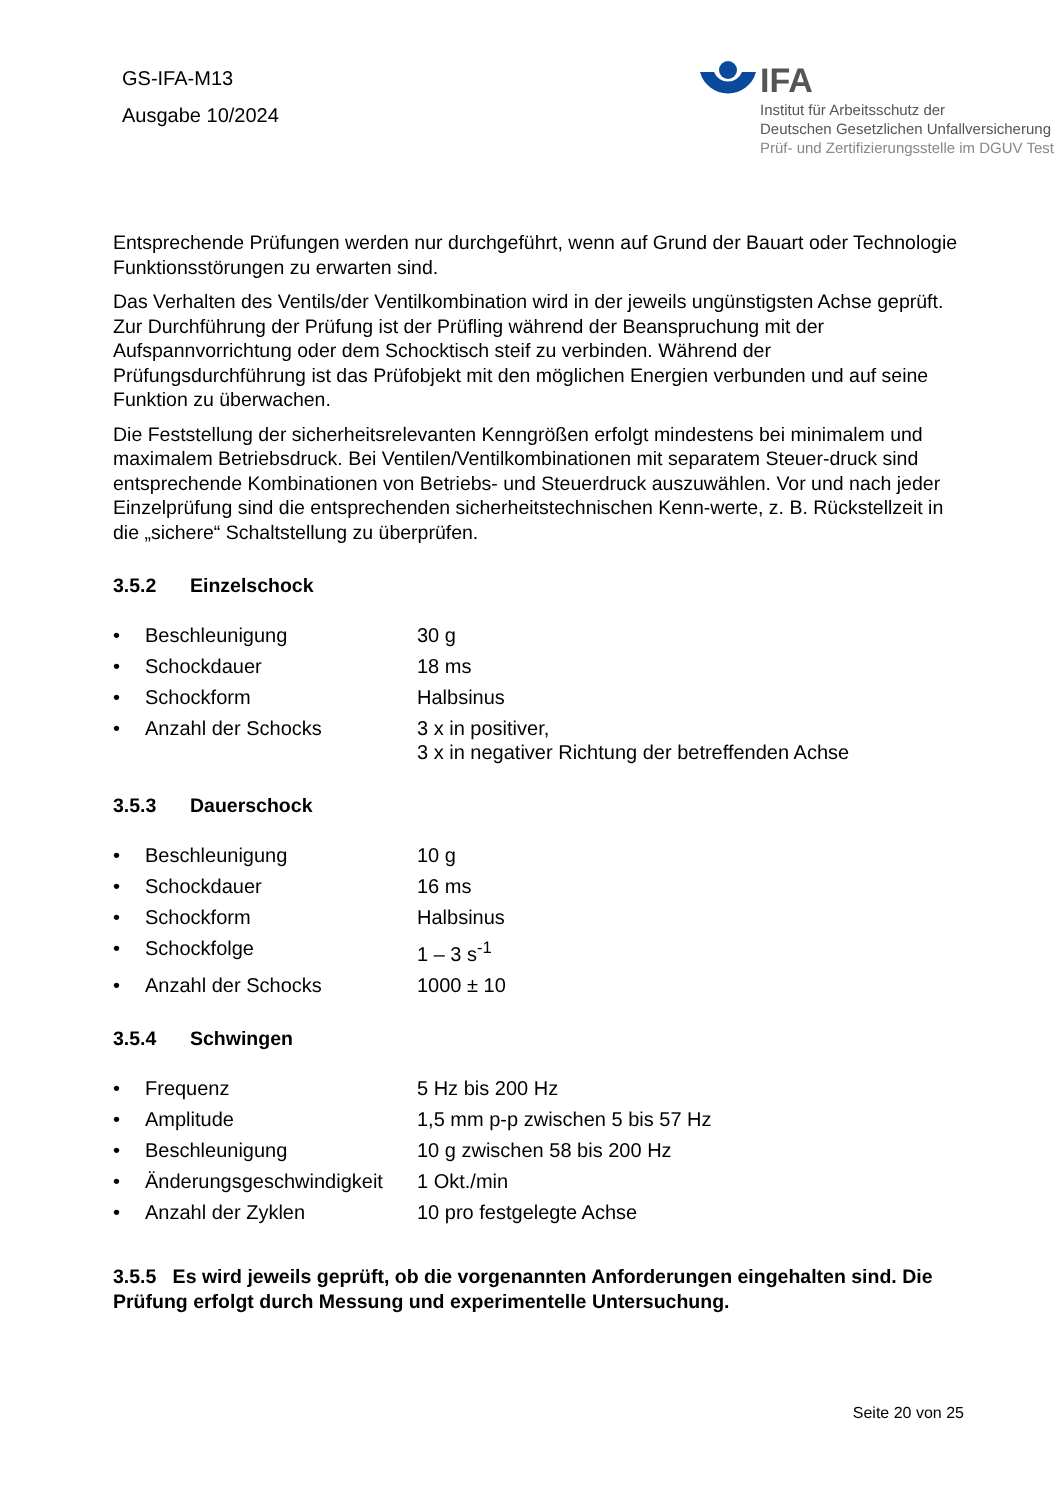GS-IFA-M13
Ausgabe 10/2024
IFA
Institut für Arbeitsschutz der
Deutschen Gesetzlichen Unfallversicherung
Prüf- und Zertifizierungsstelle im DGUV Test
Entsprechende Prüfungen werden nur durchgeführt, wenn auf Grund der Bauart oder Technologie Funktionsstörungen zu erwarten sind.
Das Verhalten des Ventils/der Ventilkombination wird in der jeweils ungünstigsten Achse geprüft. Zur Durchführung der Prüfung ist der Prüfling während der Beanspruchung mit der Aufspannvorrichtung oder dem Schocktisch steif zu verbinden. Während der Prüfungsdurchführung ist das Prüfobjekt mit den möglichen Energien verbunden und auf seine Funktion zu überwachen.
Die Feststellung der sicherheitsrelevanten Kenngrößen erfolgt mindestens bei minimalem und maximalem Betriebsdruck. Bei Ventilen/Ventilkombinationen mit separatem Steuer-druck sind entsprechende Kombinationen von Betriebs- und Steuerdruck auszuwählen. Vor und nach jeder Einzelprüfung sind die entsprechenden sicherheitstechnischen Kenn-werte, z. B. Rückstellzeit in die „sichere“ Schaltstellung zu überprüfen.
3.5.2 Einzelschock
• Beschleunigung 30 g
• Schockdauer 18 ms
• Schockform Halbsinus
• Anzahl der Schocks 3 x in positiver,
3 x in negativer Richtung der betreffenden Achse
3.5.3 Dauerschock
• Beschleunigung 10 g
• Schockdauer 16 ms
• Schockform Halbsinus
• Schockfolge 1 – 3 s<sup>-1</sup>
• Anzahl der Schocks 1000 ± 10
3.5.4 Schwingen
• Frequenz 5 Hz bis 200 Hz
• Amplitude 1,5 mm p-p zwischen 5 bis 57 Hz
• Beschleunigung 10 g zwischen 58 bis 200 Hz
• Änderungsgeschwindigkeit 1 Okt./min
• Anzahl der Zyklen 10 pro festgelegte Achse
3.5.5 Es wird jeweils geprüft, ob die vorgenannten Anforderungen eingehalten sind. Die Prüfung erfolgt durch Messung und experimentelle Untersuchung.
Seite 20 von 25